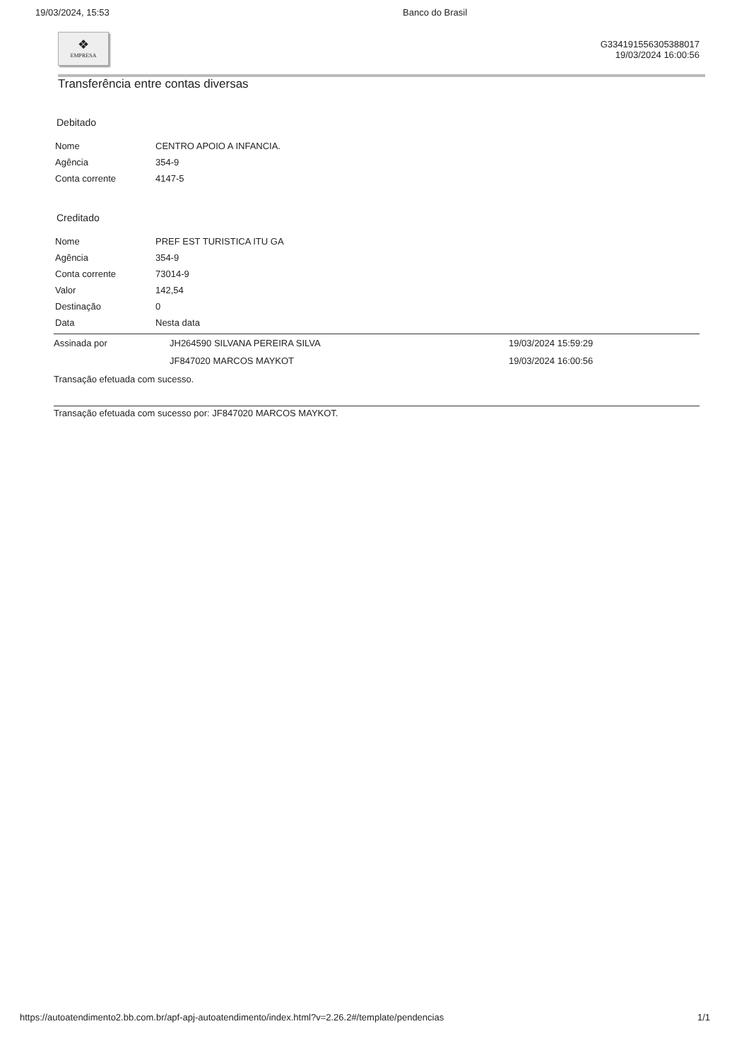19/03/2024, 15:53 Banco do Brasil
❖
EMPRESA
G334191556305388017
19/03/2024 16:00:56
Transferência entre contas diversas
Debitado
| Nome | CENTRO APOIO A INFANCIA. |
| Agência | 354-9 |
| Conta corrente | 4147-5 |
Creditado
| Nome | PREF EST TURISTICA ITU GA |
| Agência | 354-9 |
| Conta corrente | 73014-9 |
| Valor | 142,54 |
| Destinação | 0 |
| Data | Nesta data |
| Assinada por | JH264590 SILVANA PEREIRA SILVA | 19/03/2024 15:59:29 |
| | JF847020 MARCOS MAYKOT | 19/03/2024 16:00:56 |
Transação efetuada com sucesso.
Transação efetuada com sucesso por: JF847020 MARCOS MAYKOT.
https://autoatendimento2.bb.com.br/apf-apj-autoatendimento/index.html?v=2.26.2#/template/pendencias 1/1